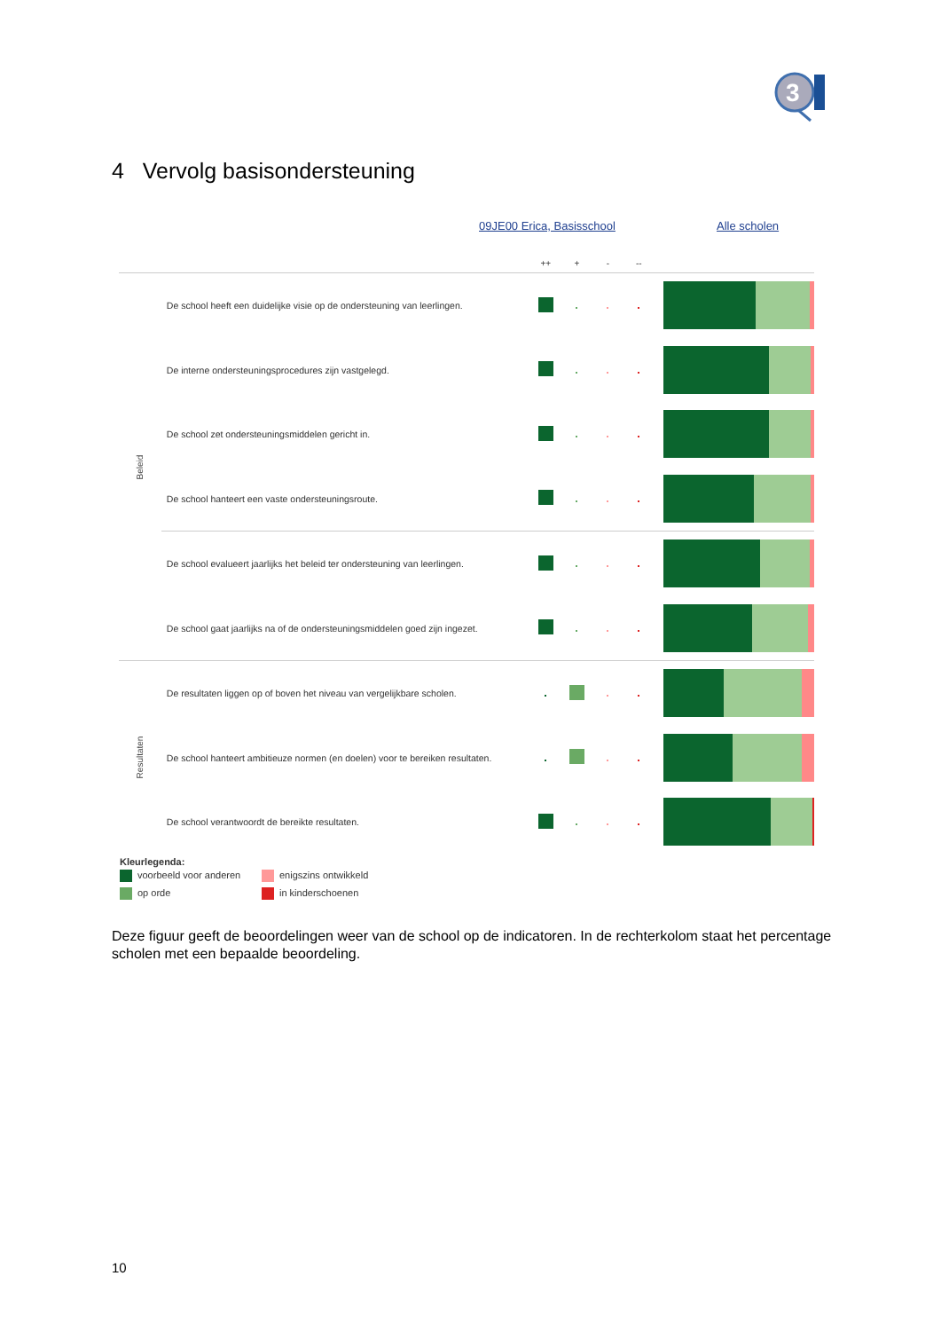3
4 Vervolg basisondersteuning
09JE00 Erica, Basisschool Alle scholen
| | | ++ | + | - | -- | |
| --- | --- | --- | --- | --- | --- | --- |
| Beleid | De school heeft een duidelijke visie op de ondersteuning van leerlingen. | | | | | |
| | De interne ondersteuningsprocedures zijn vastgelegd. | | | | | |
| | De school zet ondersteuningsmiddelen gericht in. | | | | | |
| | De school hanteert een vaste ondersteuningsroute. | | | | | |
| | De school evalueert jaarlijks het beleid ter ondersteuning van leerlingen. | | | | | |
| | De school gaat jaarlijks na of de ondersteuningsmiddelen goed zijn ingezet. | | | | | |
| Resultaten | De resultaten liggen op of boven het niveau van vergelijkbare scholen. | | | | | |
| | De school hanteert ambitieuze normen (en doelen) voor te bereiken resultaten. | | | | | |
| | De school verantwoordt de bereikte resultaten. | | | | | |
Kleurlegenda:
voorbeeld voor anderen enigszins ontwikkeld op orde in kinderschoenen
Deze figuur geeft de beoordelingen weer van de school op de indicatoren. In de rechterkolom staat het percentage scholen met een bepaalde beoordeling.
10